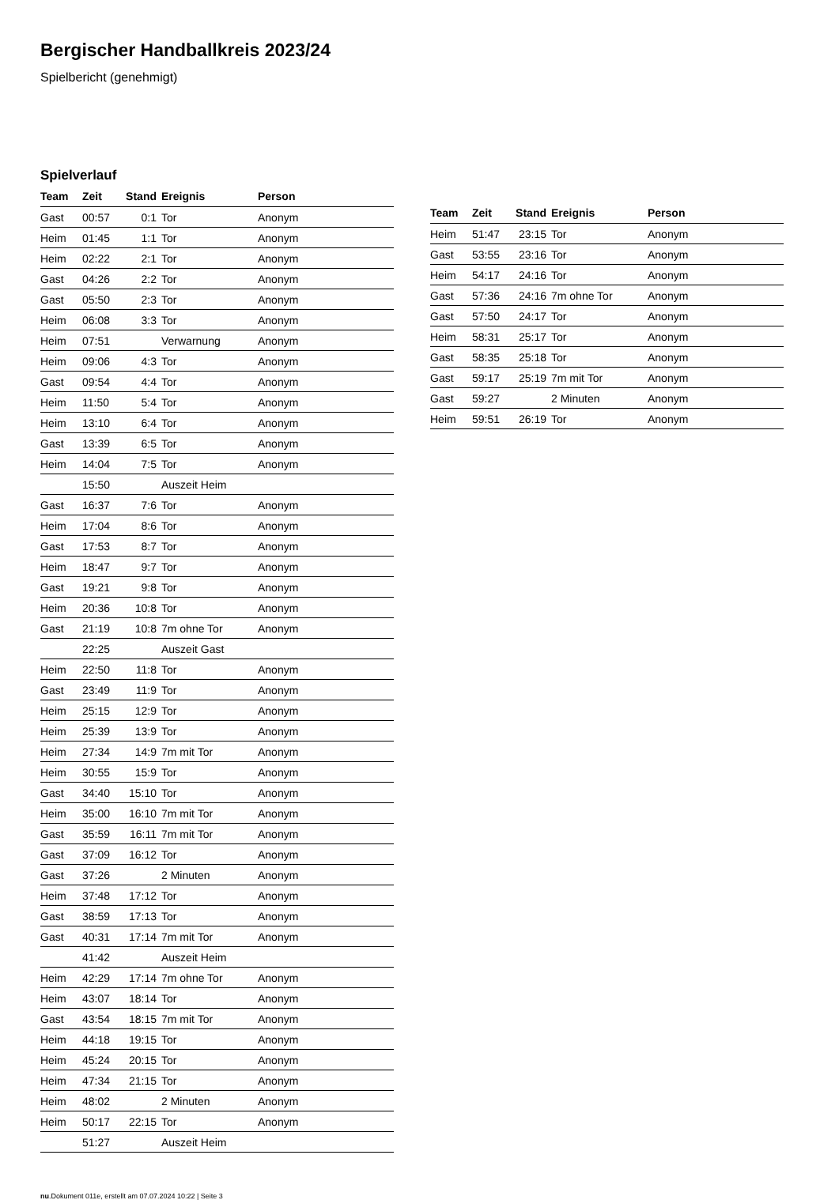Bergischer Handballkreis 2023/24
Spielbericht (genehmigt)
Spielverlauf
| Team | Zeit | Stand | Ereignis | Person |
| --- | --- | --- | --- | --- |
| Gast | 00:57 | 0:1 | Tor | Anonym |
| Heim | 01:45 | 1:1 | Tor | Anonym |
| Heim | 02:22 | 2:1 | Tor | Anonym |
| Gast | 04:26 | 2:2 | Tor | Anonym |
| Gast | 05:50 | 2:3 | Tor | Anonym |
| Heim | 06:08 | 3:3 | Tor | Anonym |
| Heim | 07:51 | | Verwarnung | Anonym |
| Heim | 09:06 | 4:3 | Tor | Anonym |
| Gast | 09:54 | 4:4 | Tor | Anonym |
| Heim | 11:50 | 5:4 | Tor | Anonym |
| Heim | 13:10 | 6:4 | Tor | Anonym |
| Gast | 13:39 | 6:5 | Tor | Anonym |
| Heim | 14:04 | 7:5 | Tor | Anonym |
| | 15:50 | | Auszeit Heim | |
| Gast | 16:37 | 7:6 | Tor | Anonym |
| Heim | 17:04 | 8:6 | Tor | Anonym |
| Gast | 17:53 | 8:7 | Tor | Anonym |
| Heim | 18:47 | 9:7 | Tor | Anonym |
| Gast | 19:21 | 9:8 | Tor | Anonym |
| Heim | 20:36 | 10:8 | Tor | Anonym |
| Gast | 21:19 | 10:8 | 7m ohne Tor | Anonym |
| | 22:25 | | Auszeit Gast | |
| Heim | 22:50 | 11:8 | Tor | Anonym |
| Gast | 23:49 | 11:9 | Tor | Anonym |
| Heim | 25:15 | 12:9 | Tor | Anonym |
| Heim | 25:39 | 13:9 | Tor | Anonym |
| Heim | 27:34 | 14:9 | 7m mit Tor | Anonym |
| Heim | 30:55 | 15:9 | Tor | Anonym |
| Gast | 34:40 | 15:10 | Tor | Anonym |
| Heim | 35:00 | 16:10 | 7m mit Tor | Anonym |
| Gast | 35:59 | 16:11 | 7m mit Tor | Anonym |
| Gast | 37:09 | 16:12 | Tor | Anonym |
| Gast | 37:26 | | 2 Minuten | Anonym |
| Heim | 37:48 | 17:12 | Tor | Anonym |
| Gast | 38:59 | 17:13 | Tor | Anonym |
| Gast | 40:31 | 17:14 | 7m mit Tor | Anonym |
| | 41:42 | | Auszeit Heim | |
| Heim | 42:29 | 17:14 | 7m ohne Tor | Anonym |
| Heim | 43:07 | 18:14 | Tor | Anonym |
| Gast | 43:54 | 18:15 | 7m mit Tor | Anonym |
| Heim | 44:18 | 19:15 | Tor | Anonym |
| Heim | 45:24 | 20:15 | Tor | Anonym |
| Heim | 47:34 | 21:15 | Tor | Anonym |
| Heim | 48:02 | | 2 Minuten | Anonym |
| Heim | 50:17 | 22:15 | Tor | Anonym |
| | 51:27 | | Auszeit Heim | |
| Team | Zeit | Stand | Ereignis | Person |
| --- | --- | --- | --- | --- |
| Heim | 51:47 | 23:15 | Tor | Anonym |
| Gast | 53:55 | 23:16 | Tor | Anonym |
| Heim | 54:17 | 24:16 | Tor | Anonym |
| Gast | 57:36 | 24:16 | 7m ohne Tor | Anonym |
| Gast | 57:50 | 24:17 | Tor | Anonym |
| Heim | 58:31 | 25:17 | Tor | Anonym |
| Gast | 58:35 | 25:18 | Tor | Anonym |
| Gast | 59:17 | 25:19 | 7m mit Tor | Anonym |
| Gast | 59:27 | | 2 Minuten | Anonym |
| Heim | 59:51 | 26:19 | Tor | Anonym |
nu.Dokument 011e, erstellt am 07.07.2024 10:22 | Seite 3